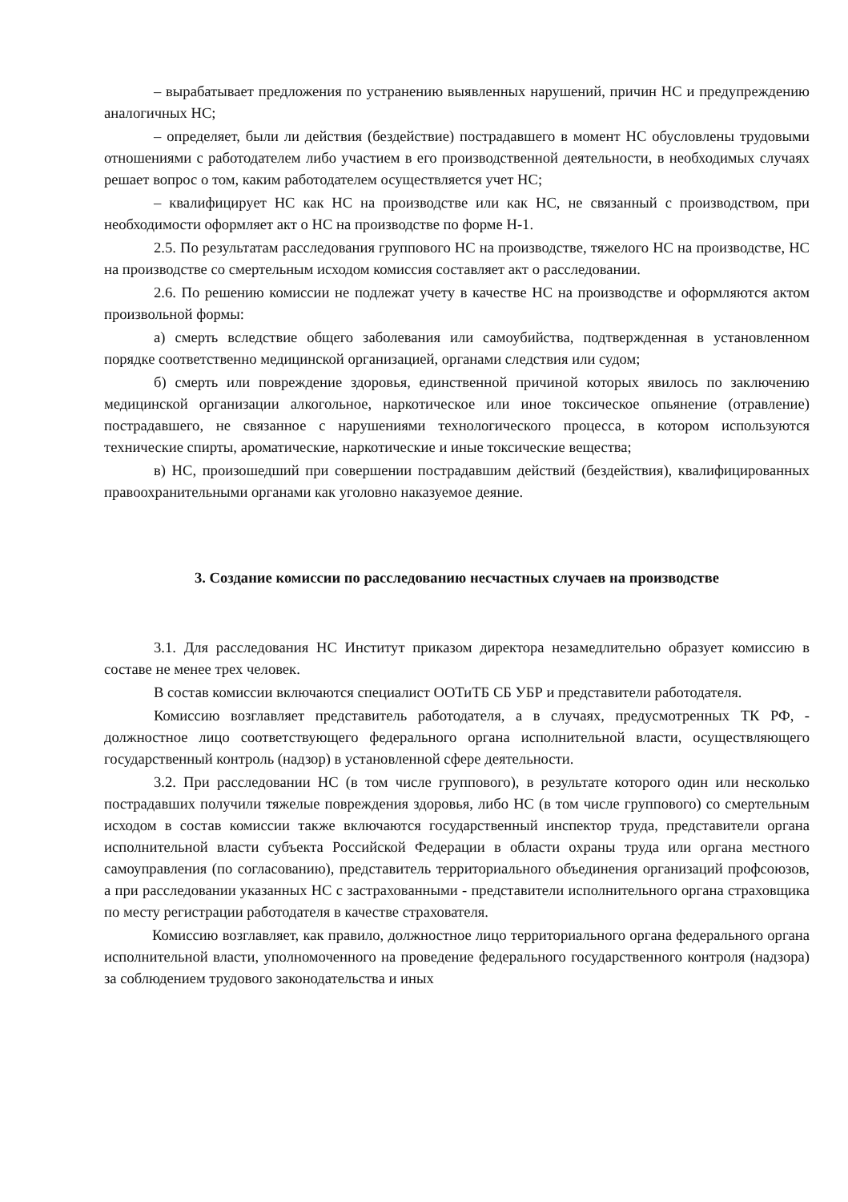– вырабатывает предложения по устранению выявленных нарушений, причин НС и предупреждению аналогичных НС;
– определяет, были ли действия (бездействие) пострадавшего в момент НС обусловлены трудовыми отношениями с работодателем либо участием в его производственной деятельности, в необходимых случаях решает вопрос о том, каким работодателем осуществляется учет НС;
– квалифицирует НС как НС на производстве или как НС, не связанный с производством, при необходимости оформляет акт о НС на производстве по форме Н-1.
2.5. По результатам расследования группового НС на производстве, тяжелого НС на производстве, НС на производстве со смертельным исходом комиссия составляет акт о расследовании.
2.6. По решению комиссии не подлежат учету в качестве НС на производстве и оформляются актом произвольной формы:
а) смерть вследствие общего заболевания или самоубийства, подтвержденная в установленном порядке соответственно медицинской организацией, органами следствия или судом;
б) смерть или повреждение здоровья, единственной причиной которых явилось по заключению медицинской организации алкогольное, наркотическое или иное токсическое опьянение (отравление) пострадавшего, не связанное с нарушениями технологического процесса, в котором используются технические спирты, ароматические, наркотические и иные токсические вещества;
в) НС, произошедший при совершении пострадавшим действий (бездействия), квалифицированных правоохранительными органами как уголовно наказуемое деяние.
3. Создание комиссии по расследованию несчастных случаев на производстве
3.1. Для расследования НС Институт приказом директора незамедлительно образует комиссию в составе не менее трех человек.
В состав комиссии включаются специалист ООТиТБ СБ УБР и представители работодателя.
Комиссию возглавляет представитель работодателя, а в случаях, предусмотренных ТК РФ, - должностное лицо соответствующего федерального органа исполнительной власти, осуществляющего государственный контроль (надзор) в установленной сфере деятельности.
3.2. При расследовании НС (в том числе группового), в результате которого один или несколько пострадавших получили тяжелые повреждения здоровья, либо НС (в том числе группового) со смертельным исходом в состав комиссии также включаются государственный инспектор труда, представители органа исполнительной власти субъекта Российской Федерации в области охраны труда или органа местного самоуправления (по согласованию), представитель территориального объединения организаций профсоюзов, а при расследовании указанных НС с застрахованными - представители исполнительного органа страховщика по месту регистрации работодателя в качестве страхователя.
Комиссию возглавляет, как правило, должностное лицо территориального органа федерального органа исполнительной власти, уполномоченного на проведение федерального государственного контроля (надзора) за соблюдением трудового законодательства и иных